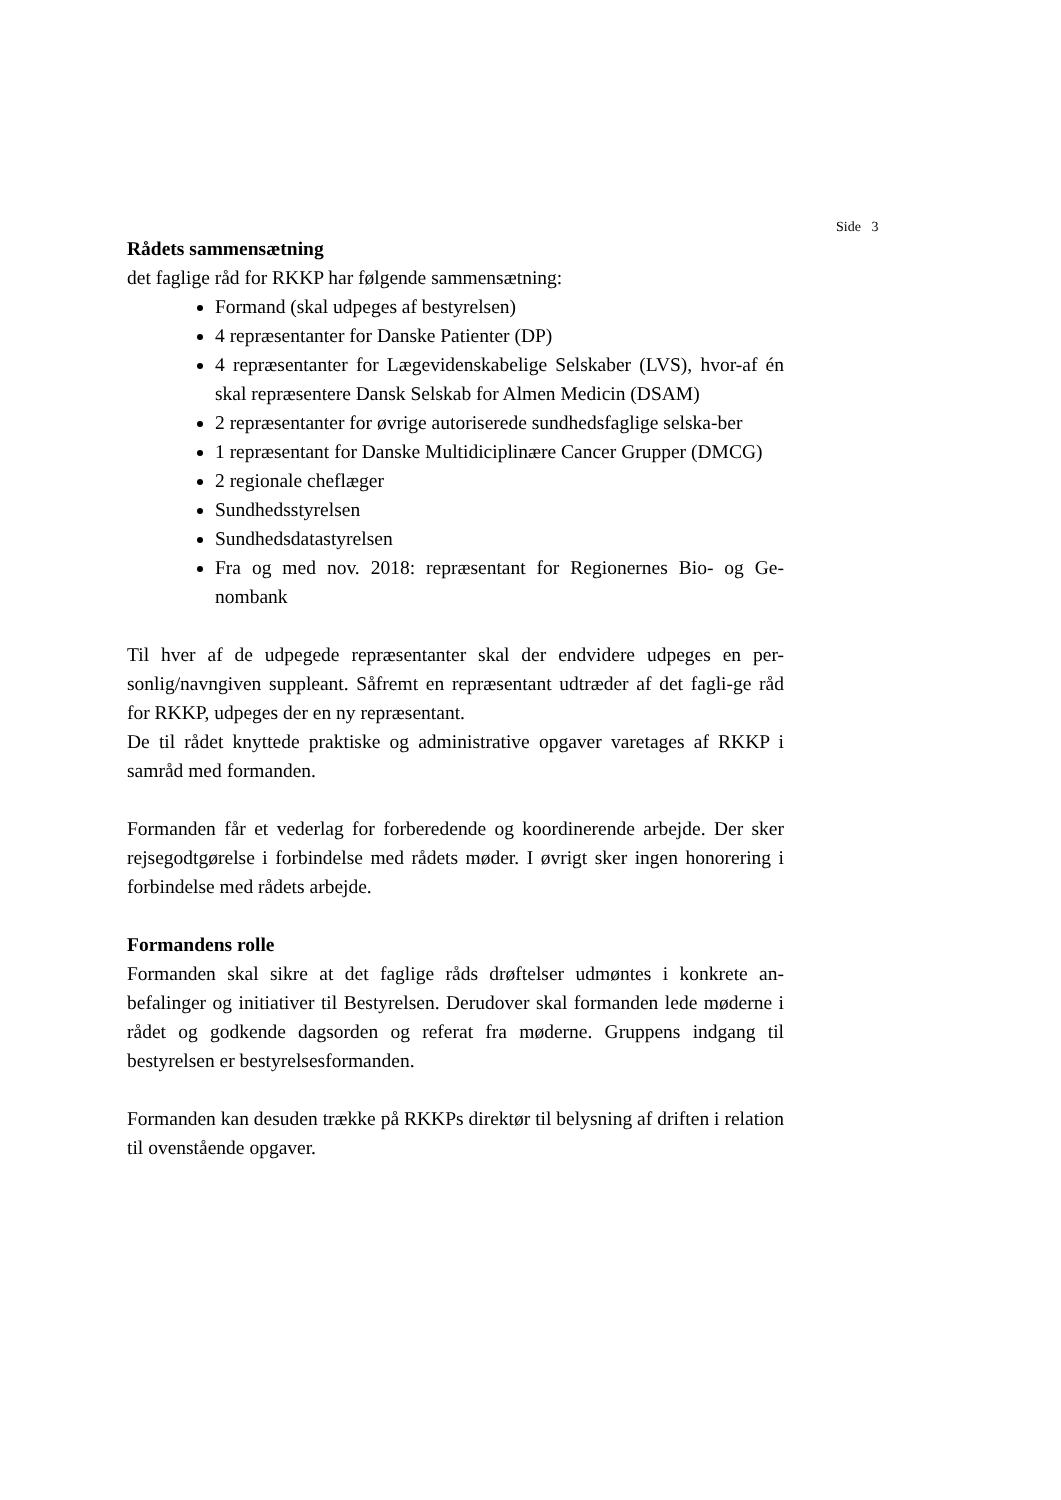Side 3
Rådets sammensætning
det faglige råd for RKKP har følgende sammensætning:
Formand (skal udpeges af bestyrelsen)
4 repræsentanter for Danske Patienter (DP)
4 repræsentanter for Lægevidenskabelige Selskaber (LVS), hvor-af én skal repræsentere Dansk Selskab for Almen Medicin (DSAM)
2 repræsentanter for øvrige autoriserede sundhedsfaglige selska-ber
1 repræsentant for Danske Multidiciplinære Cancer Grupper (DMCG)
2 regionale cheflæger
Sundhedsstyrelsen
Sundhedsdatastyrelsen
Fra og med nov. 2018: repræsentant for Regionernes Bio- og Ge-nombank
Til hver af de udpegede repræsentanter skal der endvidere udpeges en per-sonlig/navngiven suppleant. Såfremt en repræsentant udtræder af det fagli-ge råd for RKKP, udpeges der en ny repræsentant.
De til rådet knyttede praktiske og administrative opgaver varetages af RKKP i samråd med formanden.
Formanden får et vederlag for forberedende og koordinerende arbejde. Der sker rejsegodtgørelse i forbindelse med rådets møder. I øvrigt sker ingen honorering i forbindelse med rådets arbejde.
Formandens rolle
Formanden skal sikre at det faglige råds drøftelser udmøntes i konkrete an-befalinger og initiativer til Bestyrelsen. Derudover skal formanden lede møderne i rådet og godkende dagsorden og referat fra møderne. Gruppens indgang til bestyrelsen er bestyrelsesformanden.
Formanden kan desuden trække på RKKPs direktør til belysning af driften i relation til ovenstående opgaver.